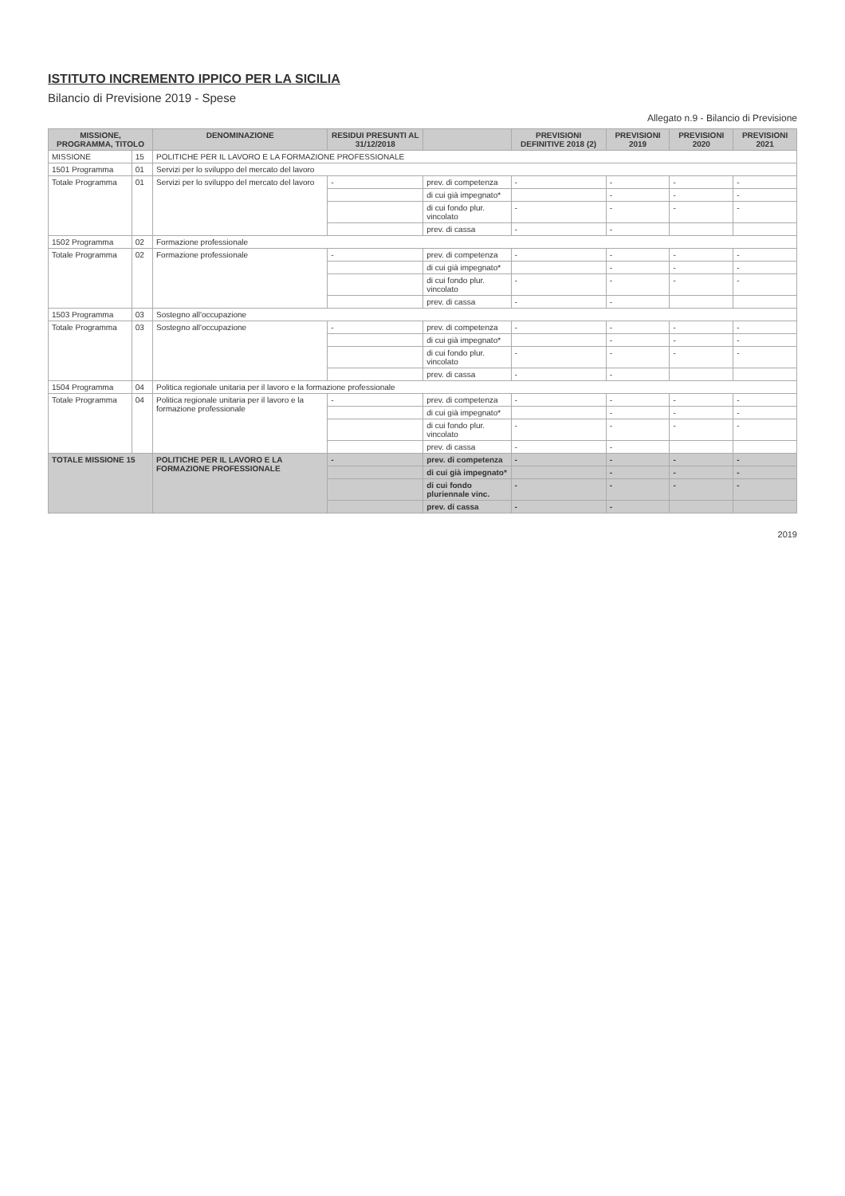ISTITUTO INCREMENTO IPPICO PER LA SICILIA
Bilancio di Previsione 2019 - Spese
Allegato n.9 - Bilancio di Previsione
| MISSIONE, PROGRAMMA, TITOLO | | DENOMINAZIONE | RESIDUI PRESUNTI AL 31/12/2018 | | PREVISIONI DEFINITIVE 2018 (2) | PREVISIONI 2019 | PREVISIONI 2020 | PREVISIONI 2021 |
| --- | --- | --- | --- | --- | --- | --- | --- | --- |
| MISSIONE | 15 | POLITICHE PER IL LAVORO E LA FORMAZIONE PROFESSIONALE | | | | | | |
| 1501 Programma | 01 | Servizi per lo sviluppo del mercato del lavoro | | | | | | |
| Totale Programma | 01 | Servizi per lo sviluppo del mercato del lavoro | - | prev. di competenza | - | - | - | - |
| | | | | di cui già impegnato* | | - | - | - |
| | | | | di cui fondo plur. vincolato | - | - | - | - |
| | | | | prev. di cassa | - | - | | |
| 1502 Programma | 02 | Formazione professionale | | | | | | |
| Totale Programma | 02 | Formazione professionale | - | prev. di competenza | - | - | - | - |
| | | | | di cui già impegnato* | | - | - | - |
| | | | | di cui fondo plur. vincolato | - | - | - | - |
| | | | | prev. di cassa | - | - | | |
| 1503 Programma | 03 | Sostegno all'occupazione | | | | | | |
| Totale Programma | 03 | Sostegno all'occupazione | - | prev. di competenza | - | - | - | - |
| | | | | di cui già impegnato* | | - | - | - |
| | | | | di cui fondo plur. vincolato | - | - | - | - |
| | | | | prev. di cassa | - | - | | |
| 1504 Programma | 04 | Politica regionale unitaria per il lavoro e la formazione professionale | | | | | | |
| Totale Programma | 04 | Politica regionale unitaria per il lavoro e la formazione professionale | - | prev. di competenza | - | - | - | - |
| | | | | di cui già impegnato* | | - | - | - |
| | | | | di cui fondo plur. vincolato | - | - | - | - |
| | | | | prev. di cassa | - | - | | |
| TOTALE MISSIONE 15 | | POLITICHE PER IL LAVORO E LA FORMAZIONE PROFESSIONALE | - | prev. di competenza | - | - | - | - |
| | | | | di cui già impegnato* | | - | - | - |
| | | | | di cui fondo pluriennale vinc. | - | - | - | - |
| | | | | prev. di cassa | - | - | | |
2019